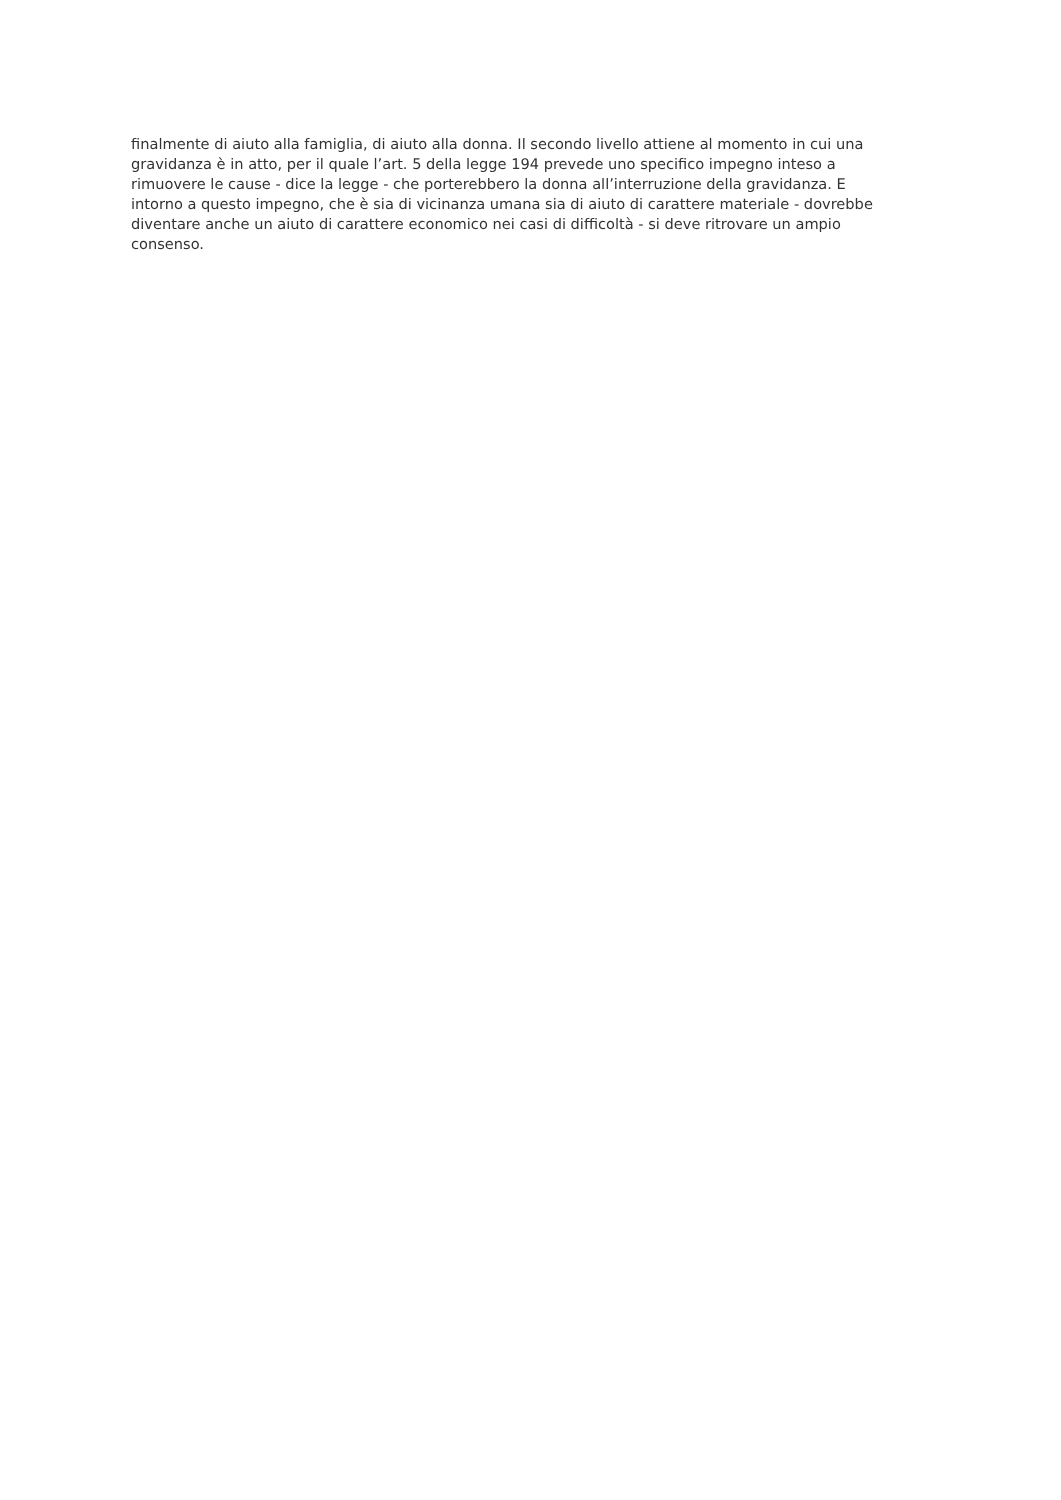finalmente di aiuto alla famiglia, di aiuto alla donna. Il secondo livello attiene al momento in cui una
gravidanza è in atto, per il quale l’art. 5 della legge 194 prevede uno specifico impegno inteso a
rimuovere le cause - dice la legge - che porterebbero la donna all’interruzione della gravidanza. E
intorno a questo impegno, che è sia di vicinanza umana sia di aiuto di carattere materiale - dovrebbe
diventare anche un aiuto di carattere economico nei casi di difficoltà - si deve ritrovare un ampio
consenso.